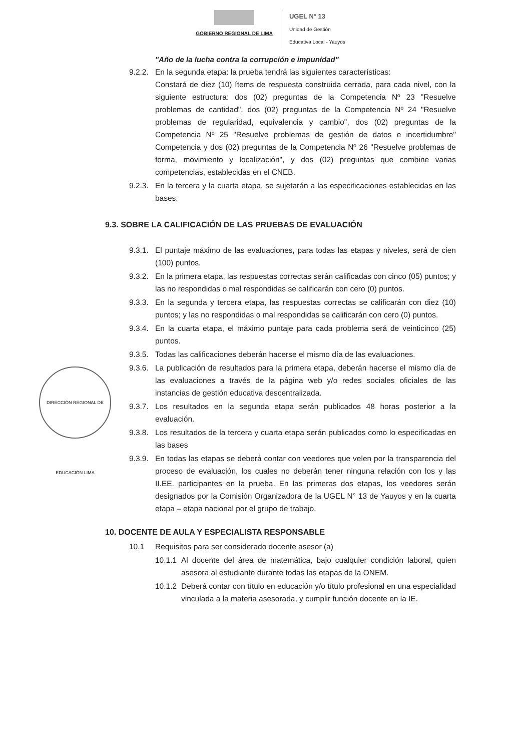GOBIERNO REGIONAL DE LIMA
UGEL N° 13
Unidad de Gestión
Educativa Local - Yauyos
"Año de la lucha contra la corrupción e impunidad"
9.2.2. En la segunda etapa: la prueba tendrá las siguientes características:
Constará de diez (10) ítems de respuesta construida cerrada, para cada nivel, con la siguiente estructura: dos (02) preguntas de la Competencia Nº 23 "Resuelve problemas de cantidad", dos (02) preguntas de la Competencia Nº 24 "Resuelve problemas de regularidad, equivalencia y cambio", dos (02) preguntas de la Competencia Nº 25 "Resuelve problemas de gestión de datos e incertidumbre" Competencia y dos (02) preguntas de la Competencia Nº 26 "Resuelve problemas de forma, movimiento y localización", y dos (02) preguntas que combine varias competencias, establecidas en el CNEB.
9.2.3. En la tercera y la cuarta etapa, se sujetarán a las especificaciones establecidas en las bases.
9.3. SOBRE LA CALIFICACIÓN DE LAS PRUEBAS DE EVALUACIÓN
9.3.1. El puntaje máximo de las evaluaciones, para todas las etapas y niveles, será de cien (100) puntos.
9.3.2. En la primera etapa, las respuestas correctas serán calificadas con cinco (05) puntos; y las no respondidas o mal respondidas se calificarán con cero (0) puntos.
9.3.3. En la segunda y tercera etapa, las respuestas correctas se calificarán con diez (10) puntos; y las no respondidas o mal respondidas se calificarán con cero (0) puntos.
9.3.4. En la cuarta etapa, el máximo puntaje para cada problema será de veinticinco (25) puntos.
9.3.5. Todas las calificaciones deberán hacerse el mismo día de las evaluaciones.
DIRECCIÓN REGIONAL DE EDUCACIÓN LIMA
9.3.6. La publicación de resultados para la primera etapa, deberán hacerse el mismo día de las evaluaciones a través de la página web y/o redes sociales oficiales de las instancias de gestión educativa descentralizada.
9.3.7. Los resultados en la segunda etapa serán publicados 48 horas posterior a la evaluación.
9.3.8. Los resultados de la tercera y cuarta etapa serán publicados como lo especificadas en las bases
9.3.9. En todas las etapas se deberá contar con veedores que velen por la transparencia del proceso de evaluación, los cuales no deberán tener ninguna relación con los y las II.EE. participantes en la prueba. En las primeras dos etapas, los veedores serán designados por la Comisión Organizadora de la UGEL N° 13 de Yauyos y en la cuarta etapa – etapa nacional por el grupo de trabajo.
10. DOCENTE DE AULA Y ESPECIALISTA RESPONSABLE
10.1 Requisitos para ser considerado docente asesor (a)
10.1.1 Al docente del área de matemática, bajo cualquier condición laboral, quien asesora al estudiante durante todas las etapas de la ONEM.
10.1.2 Deberá contar con título en educación y/o título profesional en una especialidad vinculada a la materia asesorada, y cumplir función docente en la IE.